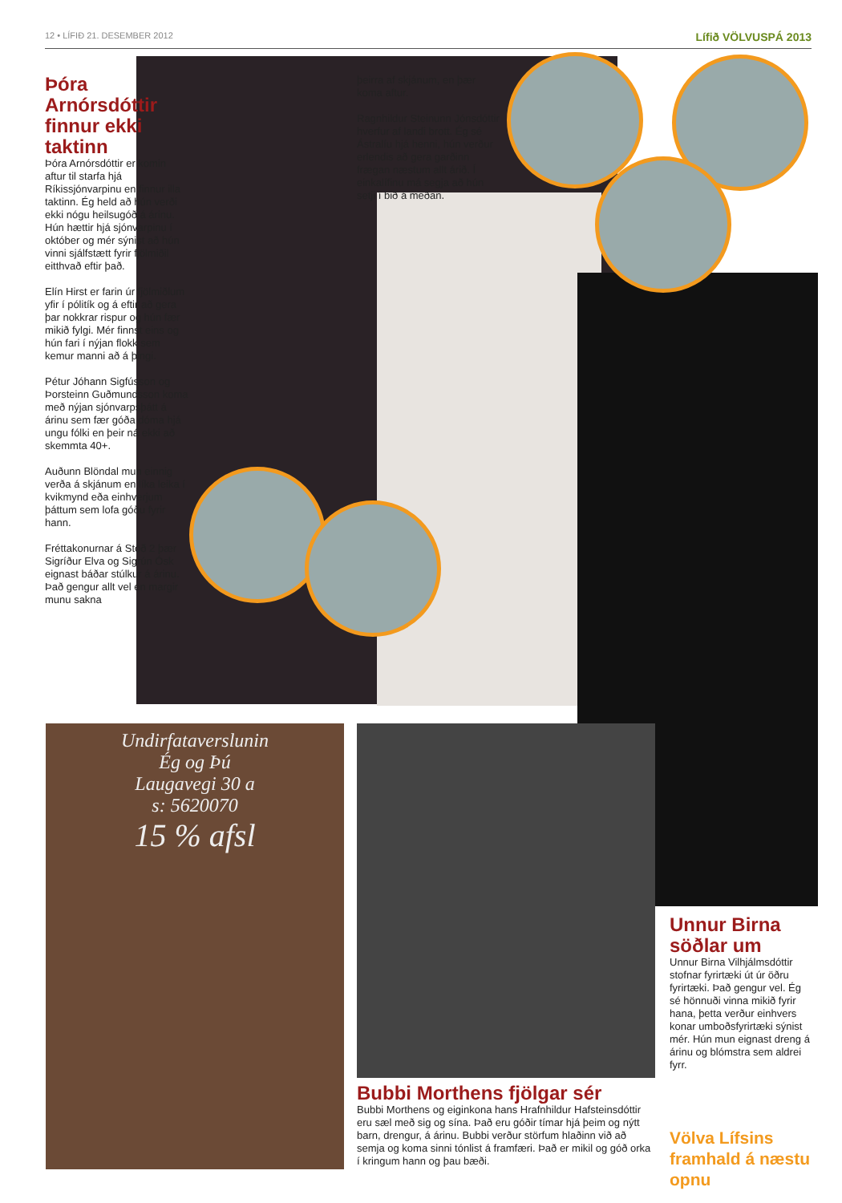12 • LÍFIÐ 21. DESEMBER 2012 Lífið VÖLVUSPÁ 2013
Þóra Arnórsdóttir finnur ekki taktinn
Þóra Arnórsdóttir er komin aftur til starfa hjá Ríkissjónvarpinu en finnur illa taktinn. Ég held að hún verði ekki nógu heilsugóð á árinu. Hún hættir hjá sjónvarpinu í október og mér sýnist að hún vinni sjálfstætt fyrir fjölmiðil eitthvað eftir það.
Elín Hirst er farin úr fjölmiðlum yfir í pólitík og á eftir að gera þar nokkrar rispur og hún fær mikið fylgi. Mér finnst eins og hún fari í nýjan flokk sem kemur manni að á þingi.
Pétur Jóhann Sigfússon og Þorsteinn Guðmundsson koma með nýjan sjónvarpsþátt á árinu sem fær góða dóma hjá ungu fólki en þeir ná ekki að skemmta 40+.
Auðunn Blöndal mun einnig verða á skjánum en líka leika í kvikmynd eða einhverjum þáttum sem lofa góðu fyrir hann.
Fréttakonurnar á Stöð 2 þær Sigríður Elva og Sigrún Ósk eignast báðar stúlkur á árinu. Það gengur allt vel en margir munu sakna
þeirra af skjánum, en þær koma aftur.
Ragnhildur Steinunn Jónsdóttir hverfur af landi brott. Ég sé Ástralíu hjá henni, hún verður erlendis að gera garðinn frægan næstum allt árið. Í einkalífinu má segja að hún setji í bið á meðan.
Undirfataverslunin
Ég og Þú
Laugavegi 30 a
s: 5620070
15 % afsl
Bubbi Morthens fjölgar sér
Bubbi Morthens og eiginkona hans Hrafnhildur Hafsteinsdóttir eru sæl með sig og sína. Það eru góðir tímar hjá þeim og nýtt barn, drengur, á árinu. Bubbi verður störfum hlaðinn við að semja og koma sinni tónlist á framfæri. Það er mikil og góð orka í kringum hann og þau bæði.
Unnur Birna söðlar um
Unnur Birna Vilhjálmsdóttir stofnar fyrirtæki út úr öðru fyrirtæki. Það gengur vel. Ég sé hönnuði vinna mikið fyrir hana, þetta verður einhvers konar umboðsfyrirtæki sýnist mér. Hún mun eignast dreng á árinu og blómstra sem aldrei fyrr.
Völva Lífsins framhald á næstu opnu